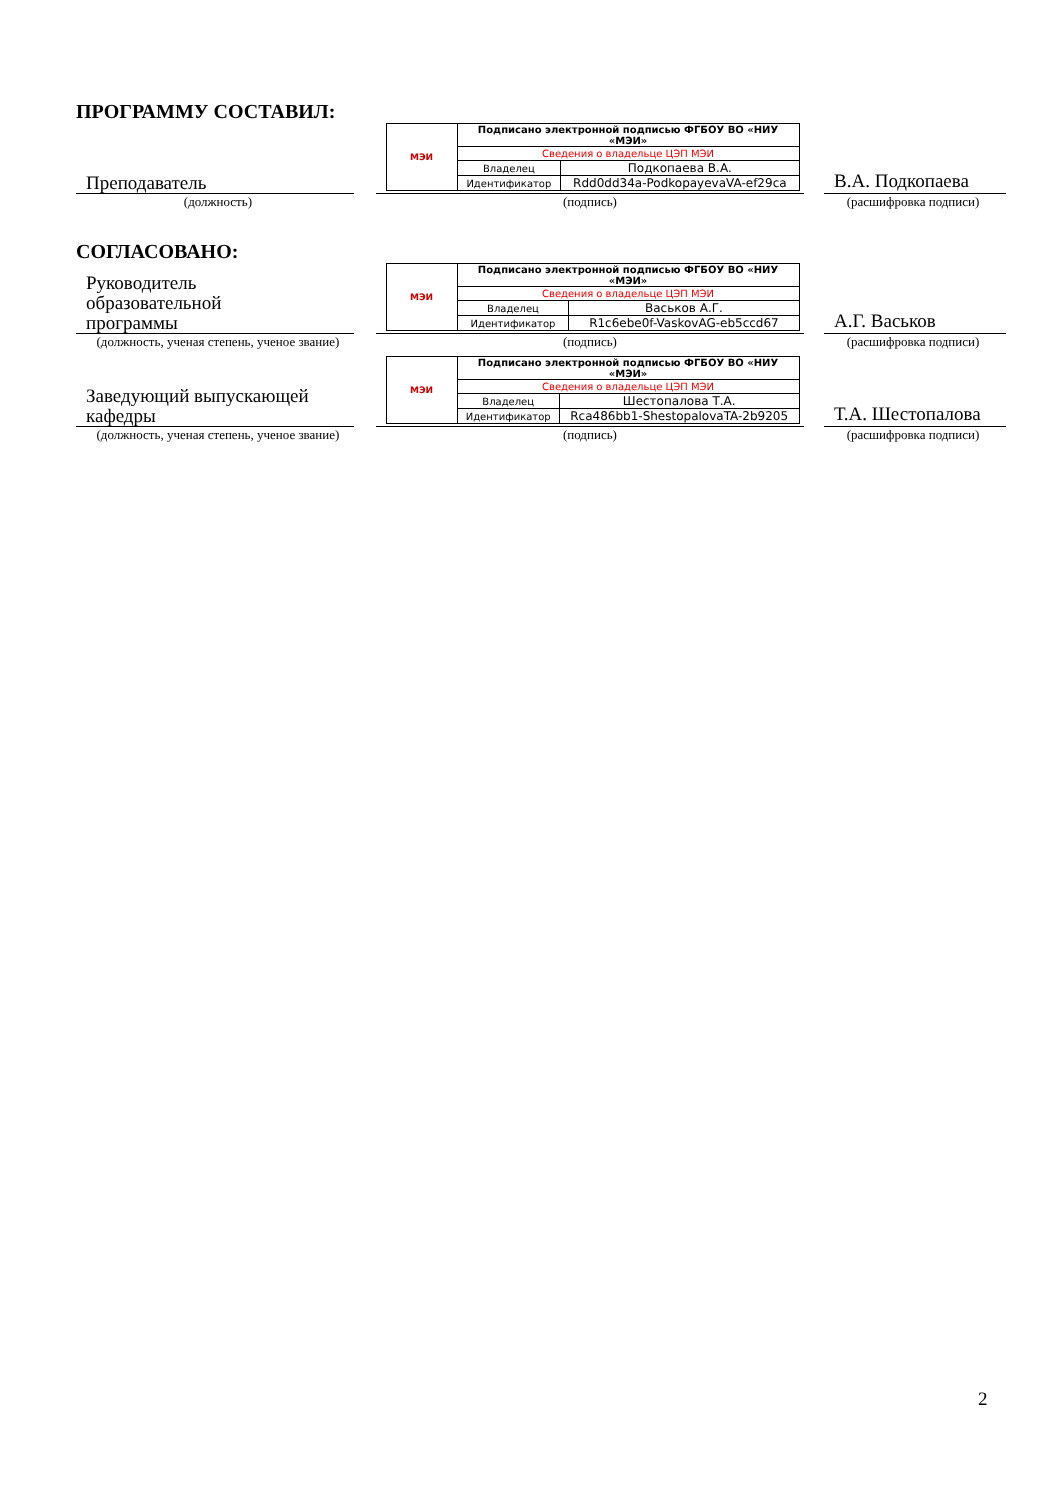ПРОГРАММУ СОСТАВИЛ:
Преподаватель
| МЭИ | Подписано электронной подписью ФГБОУ ВО «НИУ «МЭИ» | |
| | Сведения о владельце ЦЭП МЭИ | |
| | Владелец | Подкопаева В.А. |
| | Идентификатор | Rdd0dd34a-PodkopayevaVA-ef29ca |
В.А. Подкопаева
(должность) (подпись) (расшифровка подписи)
СОГЛАСОВАНО:
Руководитель
образовательной
программы
| МЭИ | Подписано электронной подписью ФГБОУ ВО «НИУ «МЭИ» | |
| | Сведения о владельце ЦЭП МЭИ | |
| | Владелец | Васьков А.Г. |
| | Идентификатор | R1c6ebe0f-VaskovAG-eb5ccd67 |
А.Г. Васьков
(должность, ученая степень, ученое звание)
(подпись) (расшифровка подписи)
Заведующий выпускающей кафедры
| МЭИ | Подписано электронной подписью ФГБОУ ВО «НИУ «МЭИ» | |
| | Сведения о владельце ЦЭП МЭИ | |
| | Владелец | Шестопалова Т.А. |
| | Идентификатор | Rca486bb1-ShestopalovaTA-2b9205 |
Т.А. Шестопалова
(должность, ученая степень, ученое звание)
(подпись) (расшифровка подписи)
2